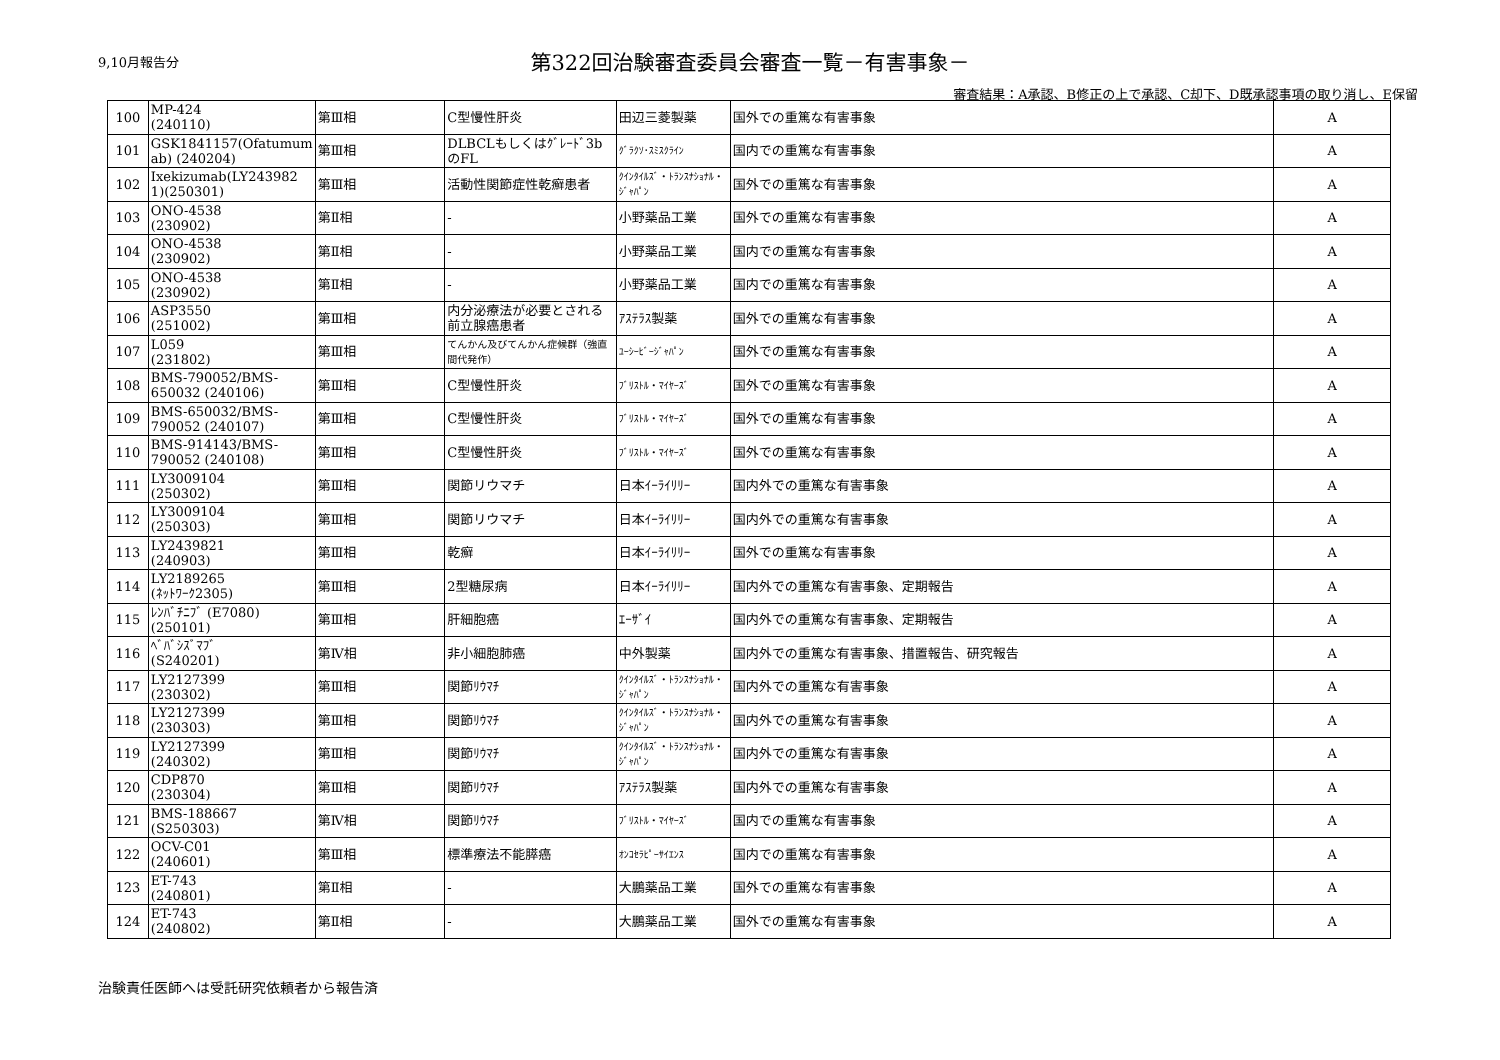9,10月報告分
第322回治験審査委員会審査一覧－有害事象－
審査結果：A承認、B修正の上で承認、C却下、D既承認事項の取り消し、E保留
| 100 | MP-424 (240110) | 第Ⅲ相 | C型慢性肝炎 | 田辺三菱製薬 | 国外での重篤な有害事象 | A |
| 101 | GSK1841157(Ofatumum ab) (240204) | 第Ⅲ相 | DLBCLもしくはｸﾞﾚｰﾄﾞ3bのFL | ｸﾞﾗｸｿ･ｽﾐｽｸﾗｲﾝ | 国内での重篤な有害事象 | A |
| 102 | Ixekizumab(LY243982 1)(250301) | 第Ⅲ相 | 活動性関節症性乾癬患者 | ｸｲﾝﾀｲﾙｽﾞ・ﾄﾗﾝｽﾅｼｮﾅﾙ・ｼﾞｬﾊﾟﾝ | 国外での重篤な有害事象 | A |
| 103 | ONO-4538 (230902) | 第Ⅱ相 | - | 小野薬品工業 | 国外での重篤な有害事象 | A |
| 104 | ONO-4538 (230902) | 第Ⅱ相 | - | 小野薬品工業 | 国内での重篤な有害事象 | A |
| 105 | ONO-4538 (230902) | 第Ⅱ相 | - | 小野薬品工業 | 国内での重篤な有害事象 | A |
| 106 | ASP3550 (251002) | 第Ⅲ相 | 内分泌療法が必要とされる前立腺癌患者 | ｱｽﾃﾗｽ製薬 | 国外での重篤な有害事象 | A |
| 107 | L059 (231802) | 第Ⅲ相 | てんかん及びてんかん症候群（強直間代発作） | ﾕｰｼｰﾋﾞｰｼﾞｬﾊﾟﾝ | 国外での重篤な有害事象 | A |
| 108 | BMS-790052/BMS-650032 (240106) | 第Ⅲ相 | C型慢性肝炎 | ﾌﾞﾘｽﾄﾙ・ﾏｲﾔｰｽﾞ | 国外での重篤な有害事象 | A |
| 109 | BMS-650032/BMS-790052 (240107) | 第Ⅲ相 | C型慢性肝炎 | ﾌﾞﾘｽﾄﾙ・ﾏｲﾔｰｽﾞ | 国外での重篤な有害事象 | A |
| 110 | BMS-914143/BMS-790052 (240108) | 第Ⅲ相 | C型慢性肝炎 | ﾌﾞﾘｽﾄﾙ・ﾏｲﾔｰｽﾞ | 国外での重篤な有害事象 | A |
| 111 | LY3009104 (250302) | 第Ⅲ相 | 関節リウマチ | 日本ｲｰﾗｲﾘﾘｰ | 国内外での重篤な有害事象 | A |
| 112 | LY3009104 (250303) | 第Ⅲ相 | 関節リウマチ | 日本ｲｰﾗｲﾘﾘｰ | 国内外での重篤な有害事象 | A |
| 113 | LY2439821 (240903) | 第Ⅲ相 | 乾癬 | 日本ｲｰﾗｲﾘﾘｰ | 国外での重篤な有害事象 | A |
| 114 | LY2189265 (ﾈｯﾄﾜｰｸ2305) | 第Ⅲ相 | 2型糖尿病 | 日本ｲｰﾗｲﾘﾘｰ | 国内外での重篤な有害事象、定期報告 | A |
| 115 | ﾚﾝﾊﾞﾁﾆﾌﾞ (E7080) (250101) | 第Ⅲ相 | 肝細胞癌 | ｴｰｻﾞｲ | 国内外での重篤な有害事象、定期報告 | A |
| 116 | ﾍﾞﾊﾞｼｽﾞﾏﾌﾞ (S240201) | 第Ⅳ相 | 非小細胞肺癌 | 中外製薬 | 国内外での重篤な有害事象、措置報告、研究報告 | A |
| 117 | LY2127399 (230302) | 第Ⅲ相 | 関節ﾘｳﾏﾁ | ｸｲﾝﾀｲﾙｽﾞ・ﾄﾗﾝｽﾅｼｮﾅﾙ・ｼﾞｬﾊﾟﾝ | 国内外での重篤な有害事象 | A |
| 118 | LY2127399 (230303) | 第Ⅲ相 | 関節ﾘｳﾏﾁ | ｸｲﾝﾀｲﾙｽﾞ・ﾄﾗﾝｽﾅｼｮﾅﾙ・ｼﾞｬﾊﾟﾝ | 国内外での重篤な有害事象 | A |
| 119 | LY2127399 (240302) | 第Ⅲ相 | 関節ﾘｳﾏﾁ | ｸｲﾝﾀｲﾙｽﾞ・ﾄﾗﾝｽﾅｼｮﾅﾙ・ｼﾞｬﾊﾟﾝ | 国内外での重篤な有害事象 | A |
| 120 | CDP870 (230304) | 第Ⅲ相 | 関節ﾘｳﾏﾁ | ｱｽﾃﾗｽ製薬 | 国内外での重篤な有害事象 | A |
| 121 | BMS-188667 (S250303) | 第Ⅳ相 | 関節ﾘｳﾏﾁ | ﾌﾞﾘｽﾄﾙ・ﾏｲﾔｰｽﾞ | 国内での重篤な有害事象 | A |
| 122 | OCV-C01 (240601) | 第Ⅲ相 | 標準療法不能膵癌 | ｵﾝｺｾﾗﾋﾟｰｻｲｴﾝｽ | 国内での重篤な有害事象 | A |
| 123 | ET-743 (240801) | 第Ⅱ相 | - | 大鵬薬品工業 | 国外での重篤な有害事象 | A |
| 124 | ET-743 (240802) | 第Ⅱ相 | - | 大鵬薬品工業 | 国外での重篤な有害事象 | A |
治験責任医師へは受託研究依頼者から報告済